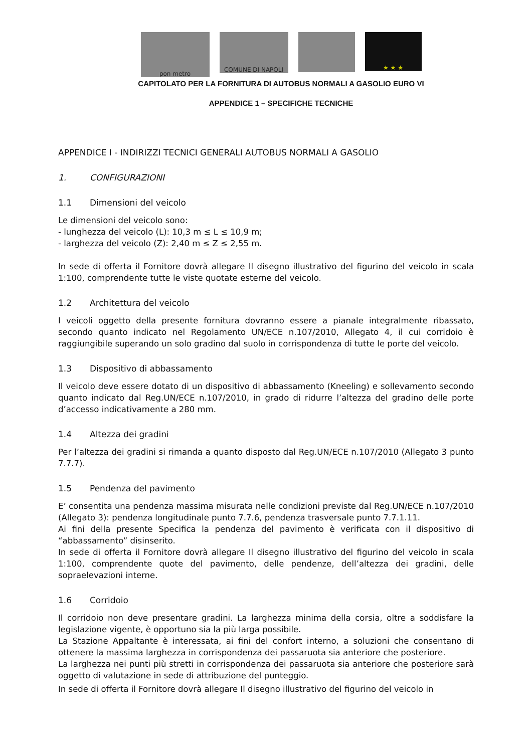pon metro
COMUNE DI NAPOLI
★ ★ ★
CAPITOLATO PER LA FORNITURA DI AUTOBUS NORMALI A GASOLIO EURO VI
APPENDICE 1 – SPECIFICHE TECNICHE
APPENDICE I - INDIRIZZI TECNICI GENERALI AUTOBUS NORMALI A GASOLIO
1. CONFIGURAZIONI
1.1 Dimensioni del veicolo
Le dimensioni del veicolo sono:
- lunghezza del veicolo (L): 10,3 m ≤ L ≤ 10,9 m;
- larghezza del veicolo (Z): 2,40 m ≤ Z ≤ 2,55 m.
In sede di offerta il Fornitore dovrà allegare Il disegno illustrativo del figurino del veicolo in scala 1:100, comprendente tutte le viste quotate esterne del veicolo.
1.2 Architettura del veicolo
I veicoli oggetto della presente fornitura dovranno essere a pianale integralmente ribassato, secondo quanto indicato nel Regolamento UN/ECE n.107/2010, Allegato 4, il cui corridoio è raggiungibile superando un solo gradino dal suolo in corrispondenza di tutte le porte del veicolo.
1.3 Dispositivo di abbassamento
Il veicolo deve essere dotato di un dispositivo di abbassamento (Kneeling) e sollevamento secondo quanto indicato dal Reg.UN/ECE n.107/2010, in grado di ridurre l’altezza del gradino delle porte d’accesso indicativamente a 280 mm.
1.4 Altezza dei gradini
Per l’altezza dei gradini si rimanda a quanto disposto dal Reg.UN/ECE n.107/2010 (Allegato 3 punto 7.7.7).
1.5 Pendenza del pavimento
E’ consentita una pendenza massima misurata nelle condizioni previste dal Reg.UN/ECE n.107/2010 (Allegato 3): pendenza longitudinale punto 7.7.6, pendenza trasversale punto 7.7.1.11.
Ai fini della presente Specifica la pendenza del pavimento è verificata con il dispositivo di “abbassamento” disinserito.
In sede di offerta il Fornitore dovrà allegare Il disegno illustrativo del figurino del veicolo in scala 1:100, comprendente quote del pavimento, delle pendenze, dell’altezza dei gradini, delle sopraelevazioni interne.
1.6 Corridoio
Il corridoio non deve presentare gradini. La larghezza minima della corsia, oltre a soddisfare la legislazione vigente, è opportuno sia la più larga possibile.
La Stazione Appaltante è interessata, ai fini del confort interno, a soluzioni che consentano di ottenere la massima larghezza in corrispondenza dei passaruota sia anteriore che posteriore.
La larghezza nei punti più stretti in corrispondenza dei passaruota sia anteriore che posteriore sarà oggetto di valutazione in sede di attribuzione del punteggio.
In sede di offerta il Fornitore dovrà allegare Il disegno illustrativo del figurino del veicolo in